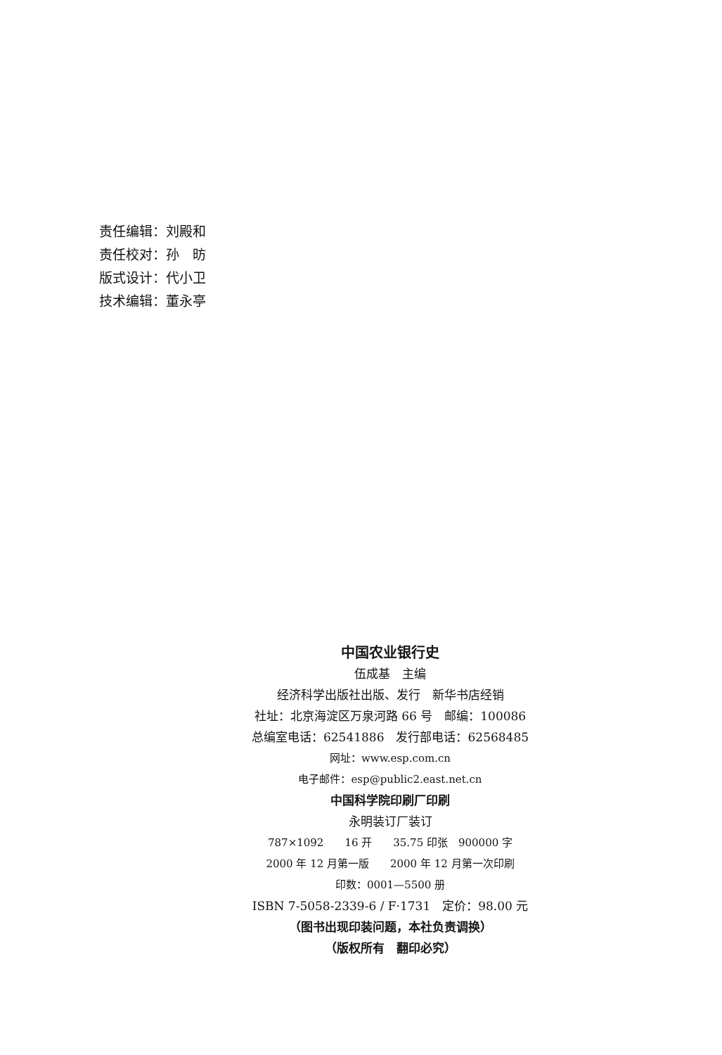责任编辑：刘殿和
责任校对：孙　昉
版式设计：代小卫
技术编辑：董永亭
中国农业银行史
伍成基　主编
经济科学出版社出版、发行　新华书店经销
社址：北京海淀区万泉河路 66 号　邮编：100086
总编室电话：62541886　发行部电话：62568485
网址：www.esp.com.cn
电子邮件：esp@public2.east.net.cn
中国科学院印刷厂印刷
永明装订厂装订
787×1092　　16 开　　35.75 印张　900000 字
2000 年 12 月第一版　　2000 年 12 月第一次印刷
印数：0001—5500 册
ISBN 7-5058-2339-6 / F·1731　定价：98.00 元
（图书出现印装问题，本社负责调换）
（版权所有　翻印必究）